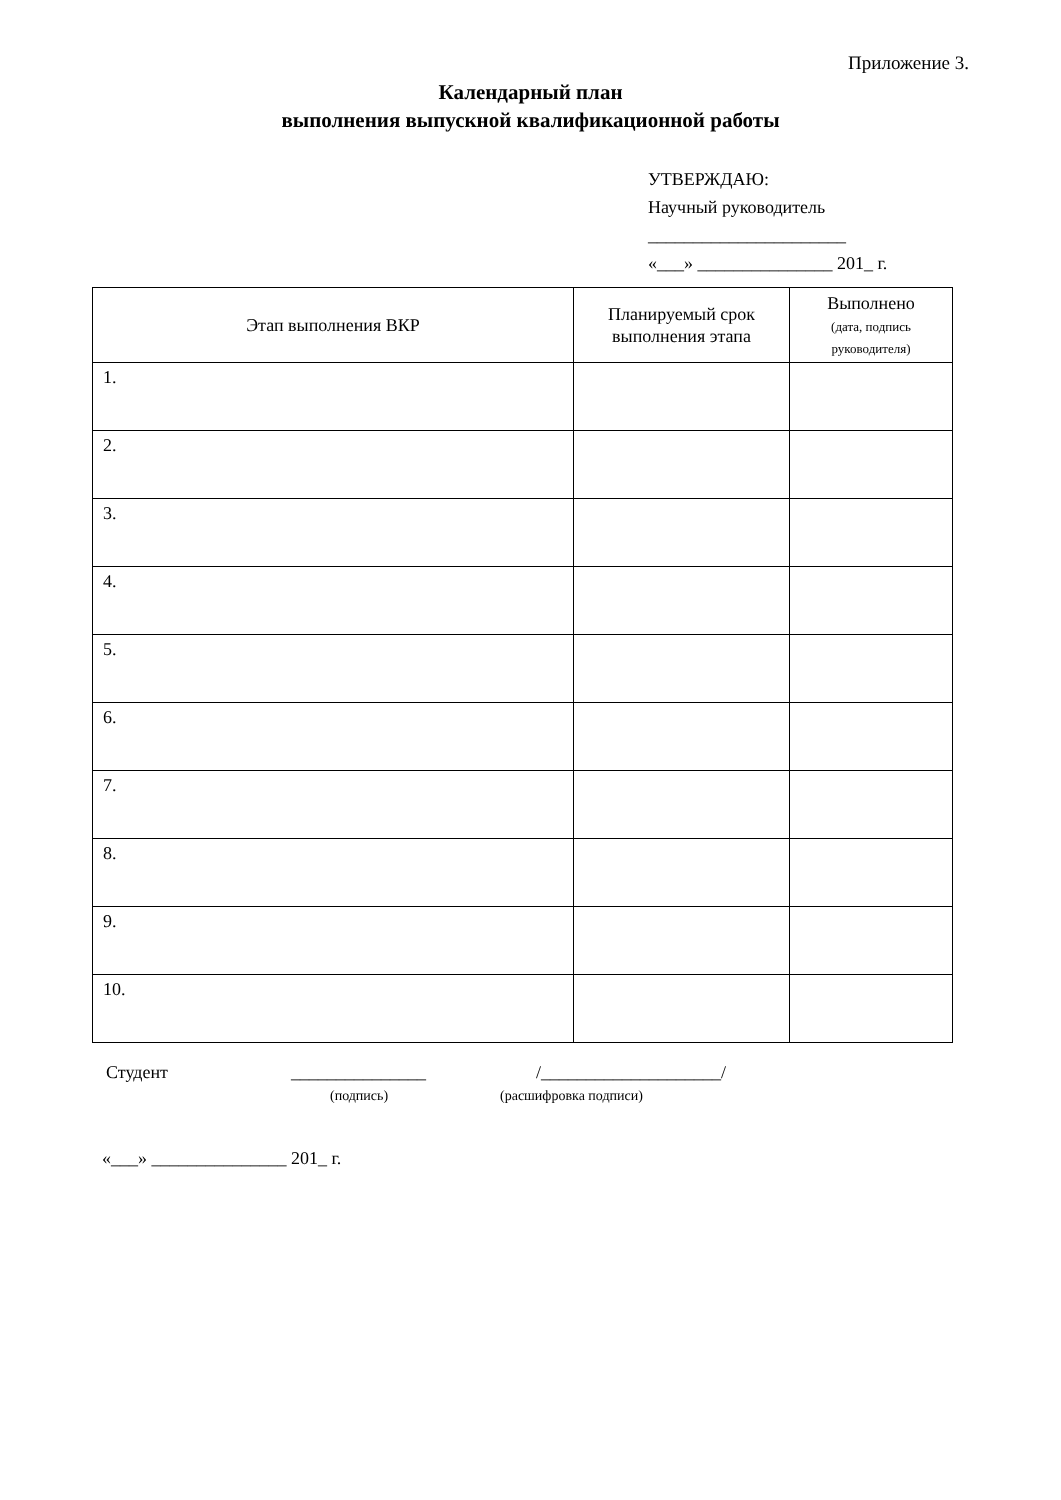Приложение 3.
Календарный план
выполнения выпускной квалификационной работы
УТВЕРЖДАЮ:
Научный руководитель
______________________
«___» _______________ 201_ г.
| Этап выполнения ВКР | Планируемый срок выполнения этапа | Выполнено (дата, подпись руководителя) |
| --- | --- | --- |
| 1. | | |
| 2. | | |
| 3. | | |
| 4. | | |
| 5. | | |
| 6. | | |
| 7. | | |
| 8. | | |
| 9. | | |
| 10. | | |
Студент _______________ /____________________/
(подпись) (расшифровка подписи)
«___» _______________ 201_ г.